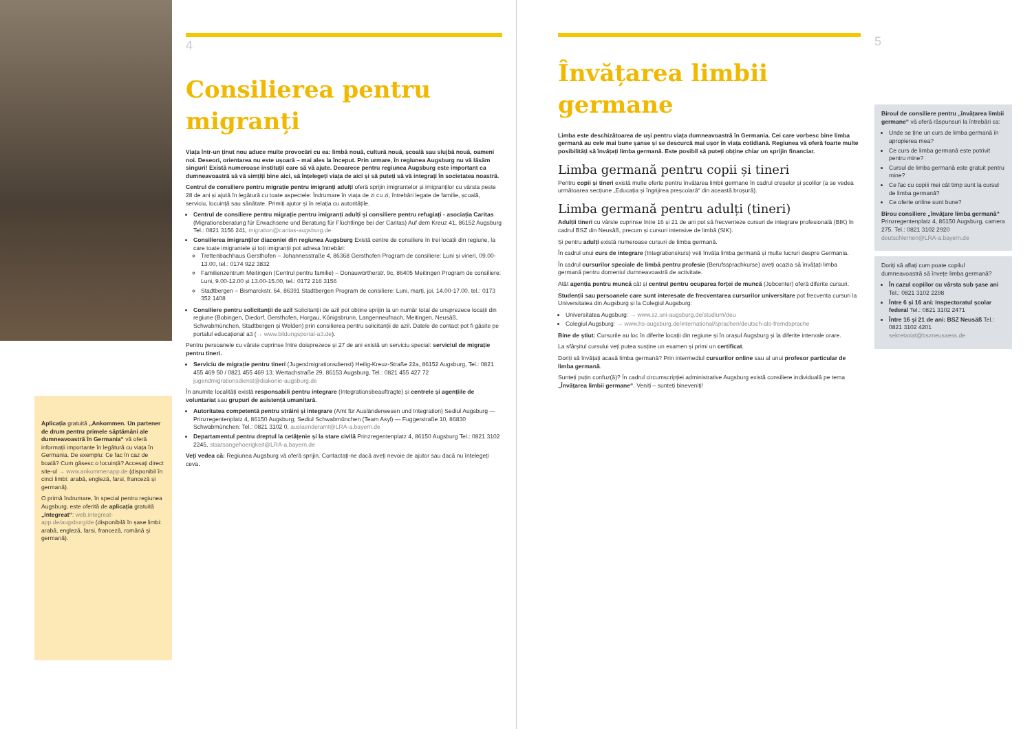Aplicația gratuită „Ankommen. Un partener de drum pentru primele săptămâni ale dumneavoastră în Germania“ vă oferă informații importante în legătură cu viața în Germania. De exemplu: Ce fac în caz de boală? Cum găsesc o locuință? Accesați direct site-ul → www.ankommenapp.de (disponibil în cinci limbi: arabă, engleză, farsi, franceză și germană).
O primă îndrumare, în special pentru regiunea Augsburg, este oferită de aplicația gratuită „Integreat“: web.integreat-app.de/augsburg/de (disponibilă în șase limbi: arabă, engleză, farsi, franceză, română și germană).
4
Consilierea pentru migranți
Viața într-un ținut nou aduce multe provocări cu ea: limbă nouă, cultură nouă, școală sau slujbă nouă, oameni noi. Deseori, orientarea nu este ușoară – mai ales la început. Prin urmare, în regiunea Augsburg nu vă lăsăm singuri! Există numeroase instituții care să vă ajute. Deoarece pentru regiunea Augsburg este important ca dumneavoastră să vă simțiți bine aici, să înțelegeți viața de aici și să puteți să vă integrați în societatea noastră.
Centrul de consiliere pentru migrație pentru imigranți adulți oferă sprijin imigrantelor și imigranților cu vârsta peste 28 de ani și ajută în legătură cu toate aspectele: Îndrumare în viața de zi cu zi, întrebări legate de familie, școală, serviciu, locuință sau sănătate. Primiți ajutor și în relația cu autoritățile.
Centrul de consiliere pentru migrație pentru imigranți adulți și consiliere pentru refugiați - asociația Caritas (Migrationsberatung für Erwachsene und Beratung für Flüchtlinge bei der Caritas) Auf dem Kreuz 41, 86152 Augsburg Tel.: 0821 3156 241, migration@caritas-augsburg.de
Consilierea imigranților diaconiei din regiunea Augsburg Există centre de consiliere în trei locații din regiune, la care toate imigrantele și toți imigranții pot adresa întrebări:
Trettenbachhaus Gersthofen – Johannesstraße 4, 86368 Gersthofen Program de consiliere: Luni și vineri, 09.00-13.00, tel.: 0174 922 3832
Familienzentrum Meitingen (Centrul pentru familie) – Donauwörtherstr. 9c, 86405 Meitingen Program de consiliere: Luni, 9.00-12.00 și 13.00-15.00, tel.: 0172 216 3156
Stadtbergen – Bismarckstr. 64, 86391 Stadtbergen Program de consiliere: Luni, marți, joi, 14.00-17.00, tel.: 0173 352 1408
Consiliere pentru solicitanții de azil Solicitanții de azil pot obține sprijin la un număr total de unsprezece locații din regiune (Bobingen, Diedorf, Gersthofen, Horgau, Königsbrunn, Langenneufnach, Meitingen, Neusäß, Schwabmünchen, Stadtbergen și Welden) prin consilierea pentru solicitanții de azil. Datele de contact pot fi găsite pe portalul educațional a3 (→ www.bildungsportal-a3.de).
Pentru persoanele cu vârste cuprinse între doisprezece și 27 de ani există un serviciu special: serviciul de migrație pentru tineri.
Serviciu de migrație pentru tineri (Jugendmigrationsdienst) Heilig-Kreuz-Straße 22a, 86152 Augsburg, Tel.: 0821 455 469 50 / 0821 455 469 13; Wertachstraße 29, 86153 Augsburg, Tel.: 0821 455 427 72 jugendmigrationsdienst@diakonie-augsburg.de
În anumite localități există responsabili pentru integrare (Integrationsbeauftragte) și centrele și agențiile de voluntariat sau grupuri de asistență umanitară.
Autoritatea competentă pentru străini și integrare (Amt für Ausländerwesen und Integration) Sediul Augsburg — Prinzregentenplatz 4, 86150 Augsburg; Sediul Schwabmünchen (Team Asyl) — Fuggerstraße 10, 86830 Schwabmünchen; Tel.: 0821 3102 0, auslaenderamt@LRA-a.bayern.de
Departamentul pentru dreptul la cetățenie și la stare civilă Prinzregentenplatz 4, 86150 Augsburg Tel.: 0821 3102 2245, staatsangehoerigkeit@LRA-a.bayern.de
Veți vedea că: Regiunea Augsburg vă oferă sprijin. Contactați-ne dacă aveți nevoie de ajutor sau dacă nu înțelegeți ceva.
Învățarea limbii germane
Limba este deschizătoarea de uși pentru viața dumneavoastră în Germania. Cei care vorbesc bine limba germană au cele mai bune șanse și se descurcă mai ușor în viața cotidiană. Regiunea vă oferă foarte multe posibilități să învățați limba germană. Este posibil să puteți obține chiar un sprijin financiar.
Limba germană pentru copii și tineri
Pentru copii și tineri există multe oferte pentru învățarea limbii germane în cadrul creșelor și școlilor (a se vedea următoarea secțiune „Educația și îngrijirea preșcolară“ din această broșură).
Limba germană pentru adulți (tineri)
Adulții tineri cu vârste cuprinse între 16 și 21 de ani pot să frecventeze cursuri de integrare profesională (BIK) în cadrul BSZ din Neusäß, precum și cursuri intensive de limbă (SIK).
Și pentru adulți există numeroase cursuri de limba germană.
În cadrul unui curs de integrare (Integrationskurs) veți învăța limba germană și multe lucruri despre Germania.
În cadrul cursurilor speciale de limbă pentru profesie (Berufssprachkurse) aveți ocazia să învățați limba germană pentru domeniul dumneavoastră de activitate.
Atât agenția pentru muncă cât și centrul pentru ocuparea forței de muncă (Jobcenter) oferă diferite cursuri.
Studenții sau persoanele care sunt interesate de frecventarea cursurilor universitare pot frecventa cursuri la Universitatea din Augsburg și la Colegiul Augsburg:
Universitatea Augsburg: → www.sz.uni-augsburg.de/studium/deu
Colegiul Augsburg: → www.hs-augsburg.de/international/sprachen/deutsch-als-fremdsprache
Bine de știut: Cursurile au loc în diferite locații din regiune și în orașul Augsburg și la diferite intervale orare.
La sfârșitul cursului veți putea susține un examen și primi un certificat.
Doriți să învățați acasă limba germană? Prin intermediul cursurilor online sau al unui profesor particular de limba germană.
Sunteți puțin confuz(ă)? În cadrul circumscripției administrative Augsburg există consiliere individuală pe tema „Învățarea limbii germane“. Veniți – sunteți bineveniți!
5
Biroul de consiliere pentru „învățarea limbii germane“ vă oferă răspunsuri la întrebări ca:
Unde se ține un curs de limba germană în apropierea mea?
Ce curs de limba germană este potrivit pentru mine?
Cursul de limba germană este gratuit pentru mine?
Ce fac cu copiii mei cât timp sunt la cursul de limba germană?
Ce oferte online sunt bune?
Birou consiliere „învățare limba germană“ Prinzregentenplatz 4, 86150 Augsburg, camera 275. Tel.: 0821 3102 2920 deutschlernen@LRA-a.bayern.de
Doriți să aflați cum poate copilul dumneavoastră să învețe limba germană?
În cazul copiilor cu vârsta sub șase ani Tel.: 0821 3102 2298
Între 6 și 16 ani: Inspectoratul școlar federal Tel.: 0821 3102 2471
Între 16 și 21 de ani: BSZ Neusäß Tel.: 0821 3102 4201 sekretariat@bszneusaess.de